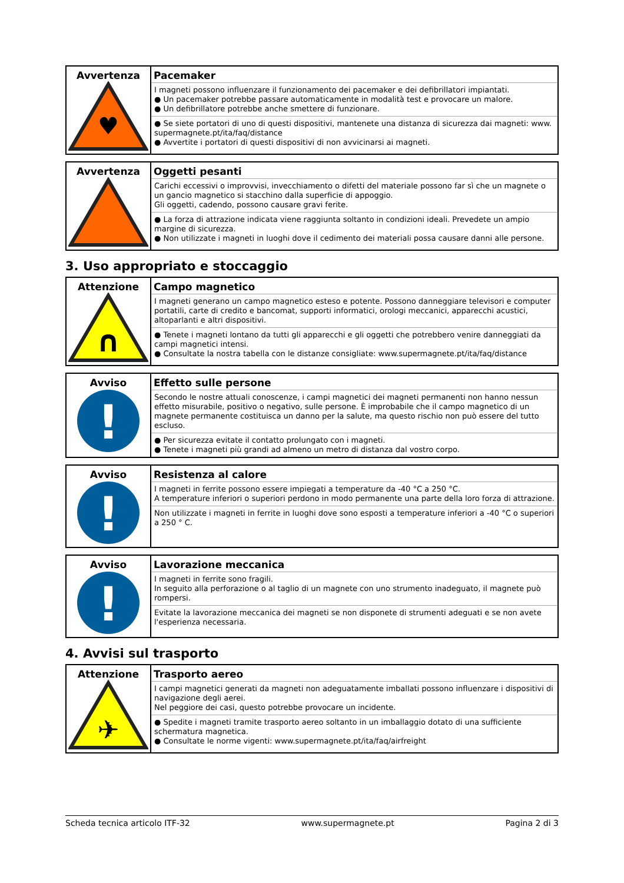| Avvertenza ♥ | Pacemaker I magneti possono influenzare il funzionamento dei pacemaker e dei defibrillatori impiantati. ● Un pacemaker potrebbe passare automaticamente in modalità test e provocare un malore. ● Un defibrillatore potrebbe anche smettere di funzionare. ● Se siete portatori di uno di questi dispositivi, mantenete una distanza di sicurezza dai magneti: www. supermagnete.pt/ita/faq/distance ● Avvertite i portatori di questi dispositivi di non avvicinarsi ai magneti. |
| Avvertenza | Oggetti pesanti Carichi eccessivi o improvvisi, invecchiamento o difetti del materiale possono far sì che un magnete o un gancio magnetico si stacchino dalla superficie di appoggio. Gli oggetti, cadendo, possono causare gravi ferite. ● La forza di attrazione indicata viene raggiunta soltanto in condizioni ideali. Prevedete un ampio margine di sicurezza. ● Non utilizzate i magneti in luoghi dove il cedimento dei materiali possa causare danni alle persone. |
3. Uso appropriato e stoccaggio
| Attenzione ∩ | Campo magnetico I magneti generano un campo magnetico esteso e potente. Possono danneggiare televisori e computer portatili, carte di credito e bancomat, supporti informatici, orologi meccanici, apparecchi acustici, altoparlanti e altri dispositivi. ● Tenete i magneti lontano da tutti gli apparecchi e gli oggetti che potrebbero venire danneggiati da campi magnetici intensi. ● Consultate la nostra tabella con le distanze consigliate: www.supermagnete.pt/ita/faq/distance |
| Avviso ! | Effetto sulle persone Secondo le nostre attuali conoscenze, i campi magnetici dei magneti permanenti non hanno nessun effetto misurabile, positivo o negativo, sulle persone. È improbabile che il campo magnetico di un magnete permanente costituisca un danno per la salute, ma questo rischio non può essere del tutto escluso. ● Per sicurezza evitate il contatto prolungato con i magneti. ● Tenete i magneti più grandi ad almeno un metro di distanza dal vostro corpo. |
| Avviso ! | Resistenza al calore I magneti in ferrite possono essere impiegati a temperature da -40 °C a 250 °C. A temperature inferiori o superiori perdono in modo permanente una parte della loro forza di attrazione. Non utilizzate i magneti in ferrite in luoghi dove sono esposti a temperature inferiori a -40 °C o superiori a 250 ° C. |
| Avviso ! | Lavorazione meccanica I magneti in ferrite sono fragili. In seguito alla perforazione o al taglio di un magnete con uno strumento inadeguato, il magnete può rompersi. Evitate la lavorazione meccanica dei magneti se non disponete di strumenti adeguati e se non avete l'esperienza necessaria. |
4. Avvisi sul trasporto
| Attenzione ✈ | Trasporto aereo I campi magnetici generati da magneti non adeguatamente imballati possono influenzare i dispositivi di navigazione degli aerei. Nel peggiore dei casi, questo potrebbe provocare un incidente. ● Spedite i magneti tramite trasporto aereo soltanto in un imballaggio dotato di una sufficiente schermatura magnetica. ● Consultate le norme vigenti: www.supermagnete.pt/ita/faq/airfreight |
Scheda tecnica articolo ITF-32 www.supermagnete.pt Pagina 2 di 3